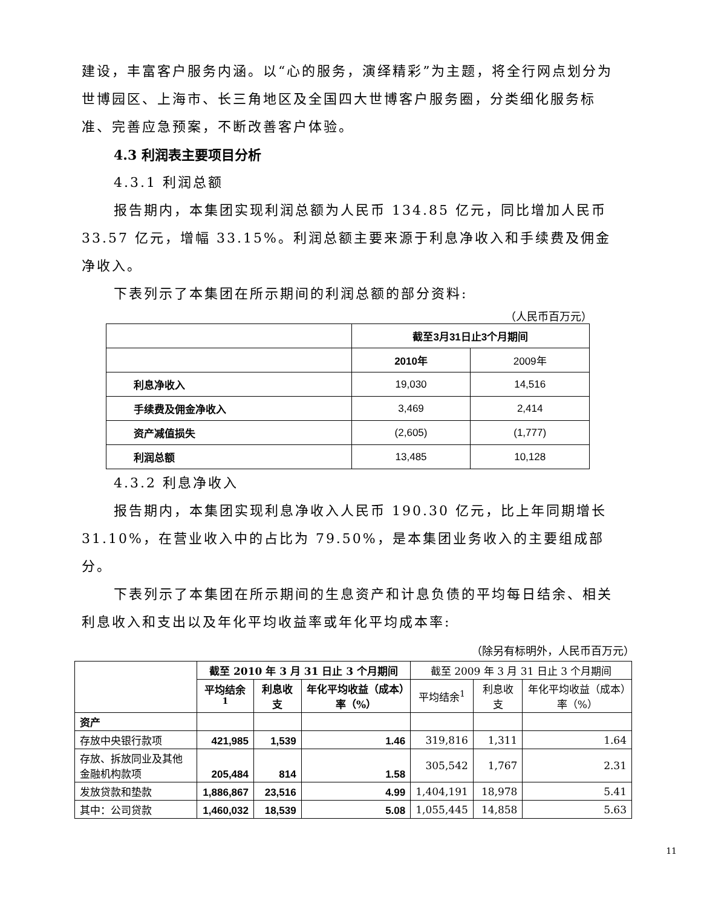建设，丰富客户服务内涵。以“心的服务，演绎精彩”为主题，将全行网点划分为世博园区、上海市、长三角地区及全国四大世博客户服务圈，分类细化服务标准、完善应急预案，不断改善客户体验。
4.3 利润表主要项目分析
4.3.1 利润总额
报告期内，本集团实现利润总额为人民币 134.85 亿元，同比增加人民币 33.57 亿元，增幅 33.15%。利润总额主要来源于利息净收入和手续费及佣金净收入。
下表列示了本集团在所示期间的利润总额的部分资料:
（人民币百万元）
| | 截至3月31日止3个月期间 | |
| | 2010年 | 2009年 |
| 利息净收入 | 19,030 | 14,516 |
| 手续费及佣金净收入 | 3,469 | 2,414 |
| 资产减值损失 | (2,605) | (1,777) |
| 利润总额 | 13,485 | 10,128 |
4.3.2 利息净收入
报告期内，本集团实现利息净收入人民币 190.30 亿元，比上年同期增长 31.10%，在营业收入中的占比为 79.50%，是本集团业务收入的主要组成部分。
下表列示了本集团在所示期间的生息资产和计息负债的平均每日结余、相关利息收入和支出以及年化平均收益率或年化平均成本率:
（除另有标明外，人民币百万元）
| | 截至 2010 年 3 月 31 日止 3 个月期间 | | | 截至 2009 年 3 月 31 日止 3 个月期间 | | |
| | 平均结余<sup>1</sup> | 利息收支 | 年化平均收益（成本）率（%） | 平均结余<sup>1</sup> | 利息收支 | 年化平均收益（成本）率（%） |
| 资产 | | | | | | |
| 存放中央银行款项 | 421,985 | 1,539 | 1.46 | 319,816 | 1,311 | 1.64 |
| 存放、拆放同业及其他金融机构款项 | 205,484 | 814 | 1.58 | 305,542 | 1,767 | 2.31 |
| 发放贷款和垫款 | 1,886,867 | 23,516 | 4.99 | 1,404,191 | 18,978 | 5.41 |
| 其中：公司贷款 | 1,460,032 | 18,539 | 5.08 | 1,055,445 | 14,858 | 5.63 |
11